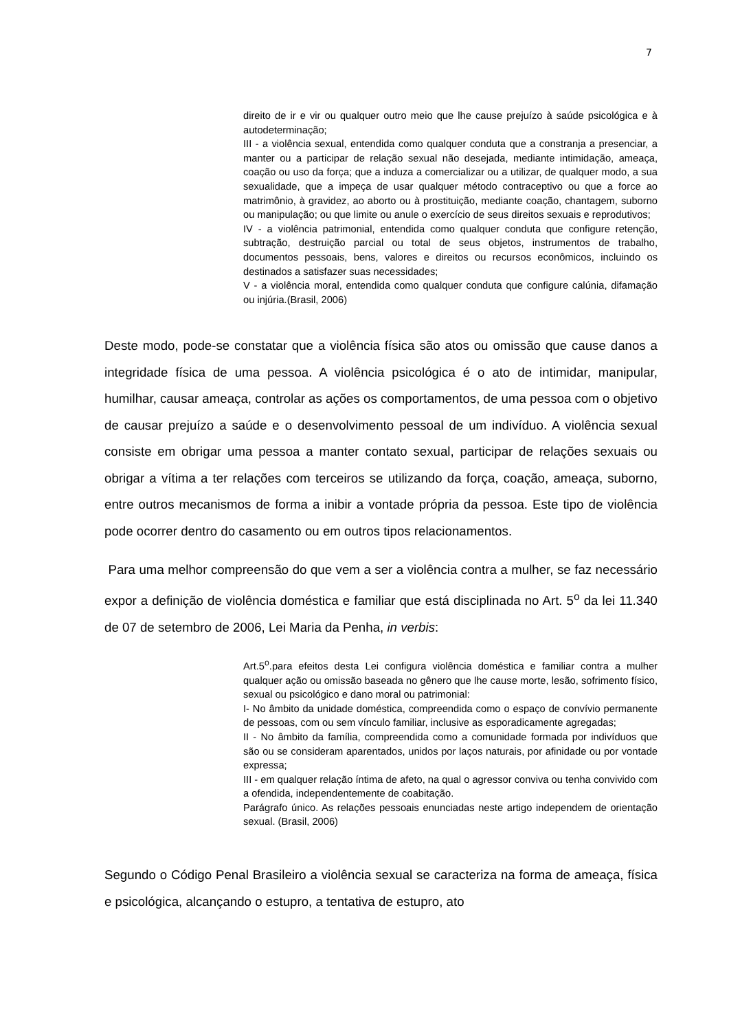7
direito de ir e vir ou qualquer outro meio que lhe cause prejuízo à saúde psicológica e à autodeterminação;
III - a violência sexual, entendida como qualquer conduta que a constranja a presenciar, a manter ou a participar de relação sexual não desejada, mediante intimidação, ameaça, coação ou uso da força; que a induza a comercializar ou a utilizar, de qualquer modo, a sua sexualidade, que a impeça de usar qualquer método contraceptivo ou que a force ao matrimônio, à gravidez, ao aborto ou à prostituição, mediante coação, chantagem, suborno ou manipulação; ou que limite ou anule o exercício de seus direitos sexuais e reprodutivos;
IV - a violência patrimonial, entendida como qualquer conduta que configure retenção, subtração, destruição parcial ou total de seus objetos, instrumentos de trabalho, documentos pessoais, bens, valores e direitos ou recursos econômicos, incluindo os destinados a satisfazer suas necessidades;
V - a violência moral, entendida como qualquer conduta que configure calúnia, difamação ou injúria.(Brasil, 2006)
Deste modo, pode-se constatar que a violência física são atos ou omissão que cause danos a integridade física de uma pessoa. A violência psicológica é o ato de intimidar, manipular, humilhar, causar ameaça, controlar as ações os comportamentos, de uma pessoa com o objetivo de causar prejuízo a saúde e o desenvolvimento pessoal de um indivíduo. A violência sexual consiste em obrigar uma pessoa a manter contato sexual, participar de relações sexuais ou obrigar a vítima a ter relações com terceiros se utilizando da força, coação, ameaça, suborno, entre outros mecanismos de forma a inibir a vontade própria da pessoa. Este tipo de violência pode ocorrer dentro do casamento ou em outros tipos relacionamentos.
Para uma melhor compreensão do que vem a ser a violência contra a mulher, se faz necessário expor a definição de violência doméstica e familiar que está disciplinada no Art. 5<sup>o</sup> da lei 11.340 de 07 de setembro de 2006, Lei Maria da Penha, in verbis:
Art.5<sup>o</sup>.para efeitos desta Lei configura violência doméstica e familiar contra a mulher qualquer ação ou omissão baseada no gênero que lhe cause morte, lesão, sofrimento físico, sexual ou psicológico e dano moral ou patrimonial:
I- No âmbito da unidade doméstica, compreendida como o espaço de convívio permanente de pessoas, com ou sem vínculo familiar, inclusive as esporadicamente agregadas;
II - No âmbito da família, compreendida como a comunidade formada por indivíduos que são ou se consideram aparentados, unidos por laços naturais, por afinidade ou por vontade expressa;
III - em qualquer relação íntima de afeto, na qual o agressor conviva ou tenha convivido com a ofendida, independentemente de coabitação.
Parágrafo único. As relações pessoais enunciadas neste artigo independem de orientação sexual. (Brasil, 2006)
Segundo o Código Penal Brasileiro a violência sexual se caracteriza na forma de ameaça, física e psicológica, alcançando o estupro, a tentativa de estupro, ato